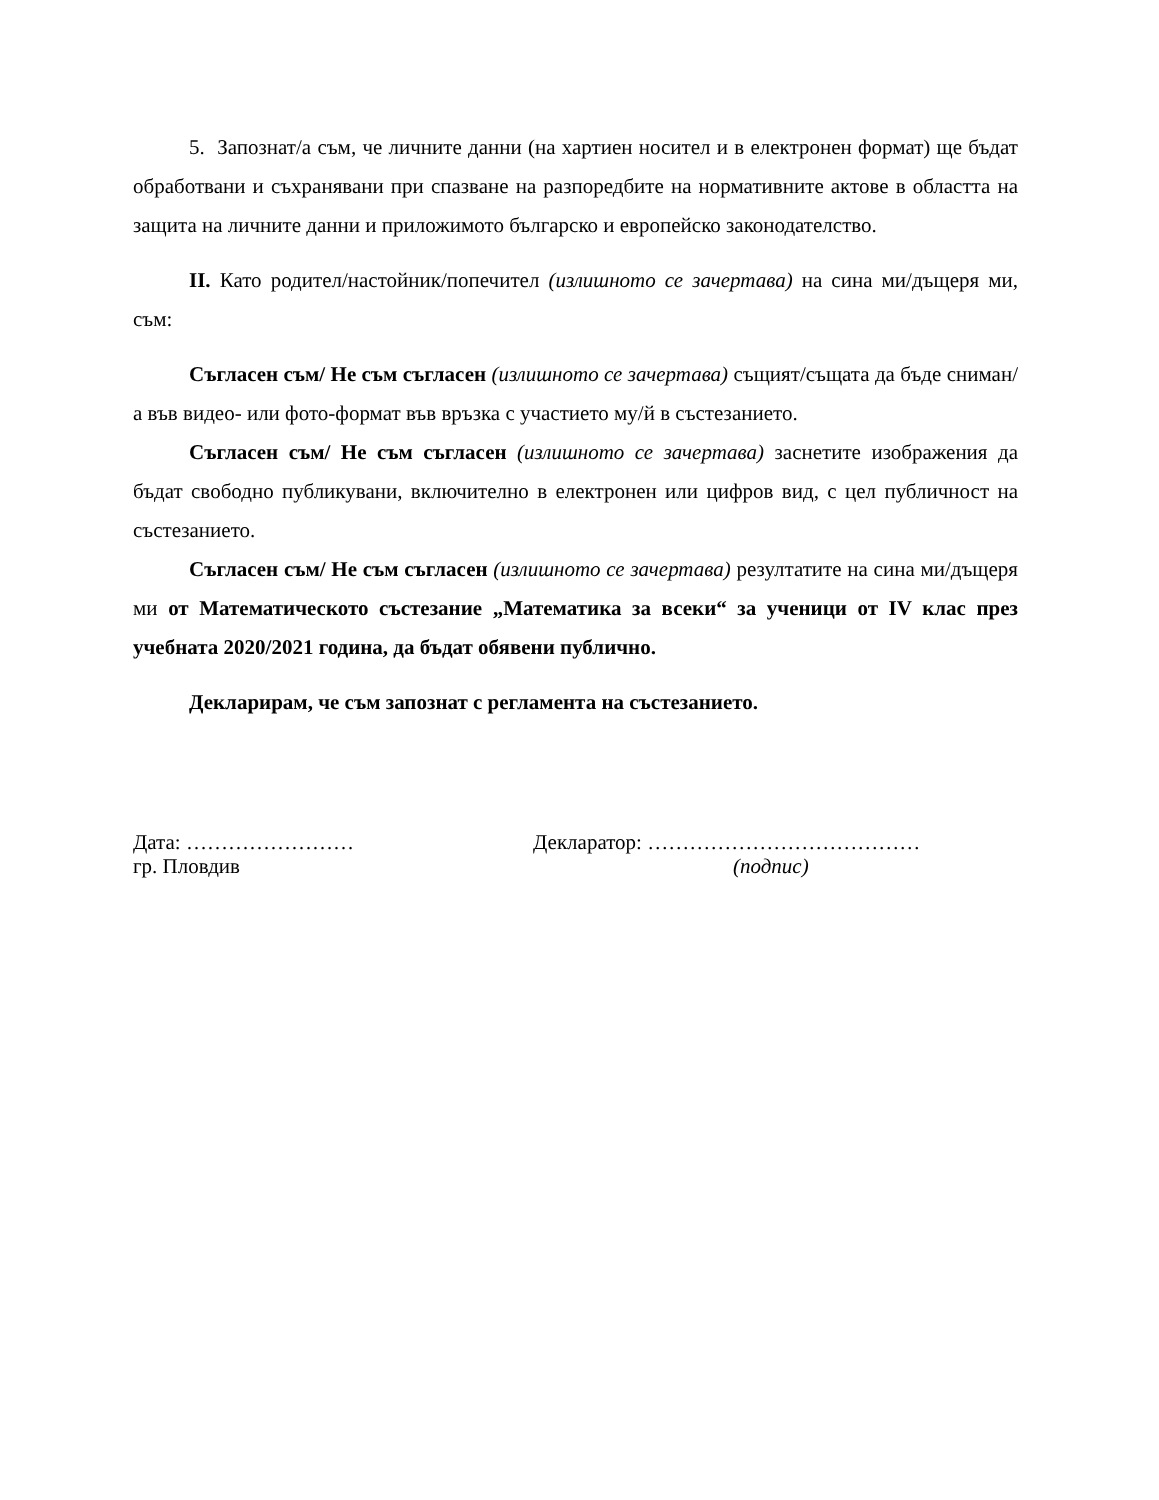5. Запознат/а съм, че личните данни (на хартиен носител и в електронен формат) ще бъдат обработвани и съхранявани при спазване на разпоредбите на нормативните актове в областта на защита на личните данни и приложимото българско и европейско законодателство.
II. Като родител/настойник/попечител (излишното се зачертава) на сина ми/дъщеря ми, съм:
Съгласен съм/ Не съм съгласен (излишното се зачертава) същият/същата да бъде сниман/а във видео- или фото-формат във връзка с участието му/й в състезанието.
Съгласен съм/ Не съм съгласен (излишното се зачертава) заснетите изображения да бъдат свободно публикувани, включително в електронен или цифров вид, с цел публичност на състезанието.
Съгласен съм/ Не съм съгласен (излишното се зачертава) резултатите на сина ми/дъщеря ми от Математическото състезание „Математика за всеки“ за ученици от IV клас през учебната 2020/2021 година, да бъдат обявени публично.
Декларирам, че съм запознат с регламента на състезанието.
Дата: ……………………
гр. Пловдив
Декларатор: …………………………………
(подпис)